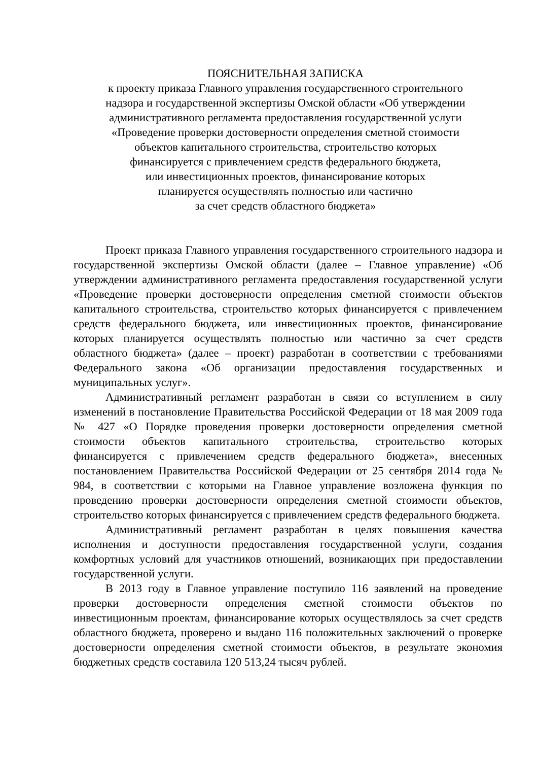ПОЯСНИТЕЛЬНАЯ ЗАПИСКА
к проекту приказа Главного управления государственного строительного
надзора и государственной экспертизы Омской области «Об утверждении
административного регламента предоставления государственной услуги
«Проведение проверки достоверности определения сметной стоимости
объектов капитального строительства, строительство которых
финансируется с привлечением средств федерального бюджета,
или инвестиционных проектов, финансирование которых
планируется осуществлять полностью или частично
за счет средств областного бюджета»
Проект приказа Главного управления государственного строительного надзора и государственной экспертизы Омской области (далее – Главное управление) «Об утверждении административного регламента предоставления государственной услуги «Проведение проверки достоверности определения сметной стоимости объектов капитального строительства, строительство которых финансируется с привлечением средств федерального бюджета, или инвестиционных проектов, финансирование которых планируется осуществлять полностью или частично за счет средств областного бюджета» (далее – проект) разработан в соответствии с требованиями Федерального закона «Об организации предоставления государственных и муниципальных услуг».
Административный регламент разработан в связи со вступлением в силу изменений в постановление Правительства Российской Федерации от 18 мая 2009 года № 427 «О Порядке проведения проверки достоверности определения сметной стоимости объектов капитального строительства, строительство которых финансируется с привлечением средств федерального бюджета», внесенных постановлением Правительства Российской Федерации от 25 сентября 2014 года № 984, в соответствии с которыми на Главное управление возложена функция по проведению проверки достоверности определения сметной стоимости объектов, строительство которых финансируется с привлечением средств федерального бюджета.
Административный регламент разработан в целях повышения качества исполнения и доступности предоставления государственной услуги, создания комфортных условий для участников отношений, возникающих при предоставлении государственной услуги.
В 2013 году в Главное управление поступило 116 заявлений на проведение проверки достоверности определения сметной стоимости объектов по инвестиционным проектам, финансирование которых осуществлялось за счет средств областного бюджета, проверено и выдано 116 положительных заключений о проверке достоверности определения сметной стоимости объектов, в результате экономия бюджетных средств составила 120 513,24 тысяч рублей.